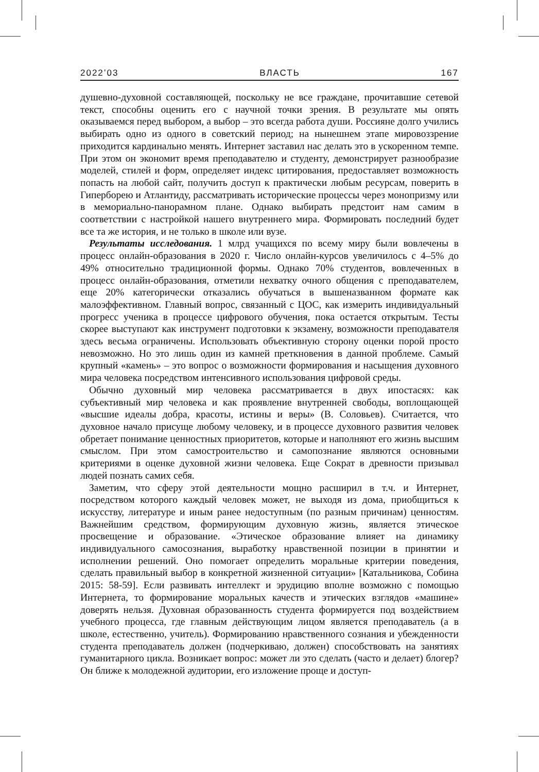2022’03 ВЛАСТЬ 167
душевно-духовной составляющей, поскольку не все граждане, прочитавшие сетевой текст, способны оценить его с научной точки зрения. В результате мы опять оказываемся перед выбором, а выбор – это всегда работа души. Россияне долго учились выбирать одно из одного в советский период; на нынешнем этапе мировоззрение приходится кардинально менять. Интернет заставил нас делать это в ускоренном темпе. При этом он экономит время преподавателю и студенту, демонстрирует разнообразие моделей, стилей и форм, определяет индекс цитирования, предоставляет возможность попасть на любой сайт, получить доступ к практически любым ресурсам, поверить в Гиперборею и Атлантиду, рассматривать исторические процессы через монопризму или в мемориально-панорамном плане. Однако выбирать предстоит нам самим в соответствии с настройкой нашего внутреннего мира. Формировать последний будет все та же история, и не только в школе или вузе.
Результаты исследования. 1 млрд учащихся по всему миру были вовлечены в процесс онлайн-образования в 2020 г. Число онлайн-курсов увеличилось с 4–5% до 49% относительно традиционной формы. Однако 70% студентов, вовлеченных в процесс онлайн-образования, отметили нехватку очного общения с преподавателем, еще 20% категорически отказались обучаться в вышеназванном формате как малоэффективном. Главный вопрос, связанный с ЦОС, как измерить индивидуальный прогресс ученика в процессе цифрового обучения, пока остается открытым. Тесты скорее выступают как инструмент подготовки к экзамену, возможности преподавателя здесь весьма ограничены. Использовать объективную сторону оценки порой просто невозможно. Но это лишь один из камней преткновения в данной проблеме. Самый крупный «камень» – это вопрос о возможности формирования и насыщения духовного мира человека посредством интенсивного использования цифровой среды.
Обычно духовный мир человека рассматривается в двух ипостасях: как субъективный мир человека и как проявление внутренней свободы, воплощающей «высшие идеалы добра, красоты, истины и веры» (В. Соловьев). Считается, что духовное начало присуще любому человеку, и в процессе духовного развития человек обретает понимание ценностных приоритетов, которые и наполняют его жизнь высшим смыслом. При этом самостроительство и самопознание являются основными критериями в оценке духовной жизни человека. Еще Сократ в древности призывал людей познать самих себя.
Заметим, что сферу этой деятельности мощно расширил в т.ч. и Интернет, посредством которого каждый человек может, не выходя из дома, приобщиться к искусству, литературе и иным ранее недоступным (по разным причинам) ценностям. Важнейшим средством, формирующим духовную жизнь, является этическое просвещение и образование. «Этическое образование влияет на динамику индивидуального самосознания, выработку нравственной позиции в принятии и исполнении решений. Оно помогает определить моральные критерии поведения, сделать правильный выбор в конкретной жизненной ситуации» [Катальникова, Собина 2015: 58-59]. Если развивать интеллект и эрудицию вполне возможно с помощью Интернета, то формирование моральных качеств и этических взглядов «машине» доверять нельзя. Духовная образованность студента формируется под воздействием учебного процесса, где главным действующим лицом является преподаватель (а в школе, естественно, учитель). Формированию нравственного сознания и убежденности студента преподаватель должен (подчеркиваю, должен) способствовать на занятиях гуманитарного цикла. Возникает вопрос: может ли это сделать (часто и делает) блогер? Он ближе к молодежной аудитории, его изложение проще и доступ-